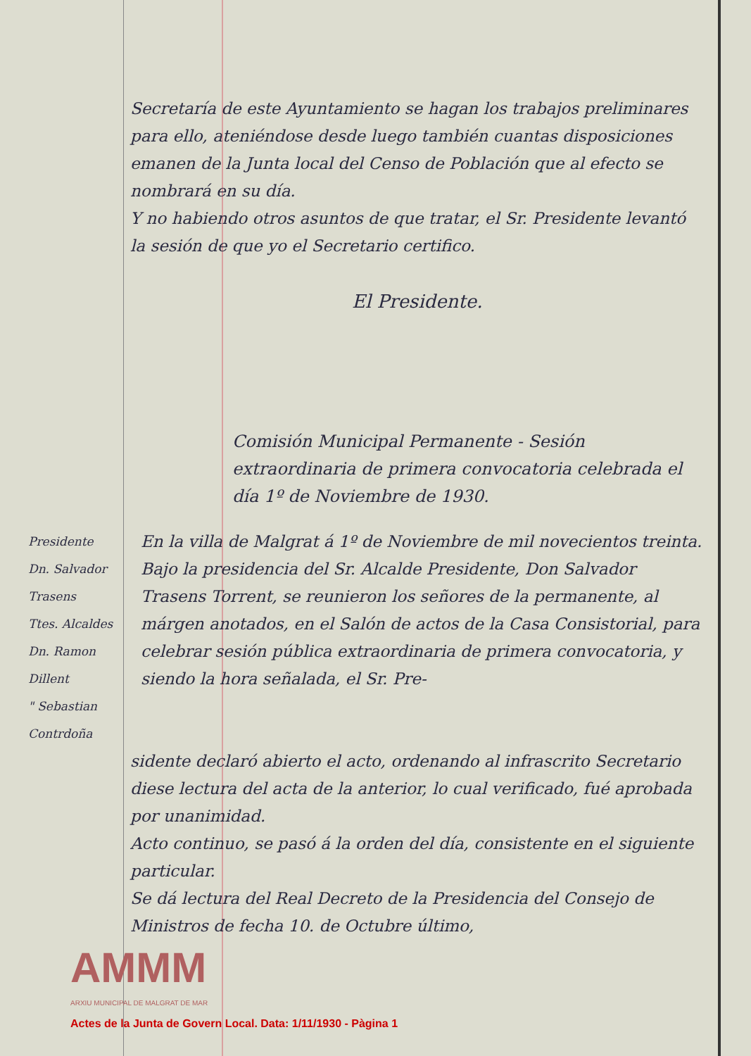Secretaría de este Ayuntamiento se hagan los trabajos preliminares para ello, ateniéndose desde luego también cuantas disposiciones emanen de la Junta local del Censo de Población que al efecto se nombrará en su día.
Y no habiendo otros asuntos de que tratar, el Sr. Presidente levantó la sesión de que yo el Secretario certifico.
El Presidente.
Comisión Municipal Permanente - Sesión extraordinaria de primera convocatoria celebrada el día 1º de Noviembre de 1930.
Presidente
Dn. Salvador Trasens
Ttes. Alcaldes
Dn. Ramon Dillent
" Sebastian Contrdoña
En la villa de Malgrat á 1º de Noviembre de mil novecientos treinta.
Bajo la presidencia del Sr. Alcalde Presidente, Don Salvador Trasens Torrent, se reunieron los señores de la permanente, al márgen anotados, en el Salón de actos de la Casa Consistorial, para celebrar sesión pública extraordinaria de primera convocatoria, y siendo la hora señalada, el Sr. Pre-
sidente declaró abierto el acto, ordenando al infrascrito Secretario diese lectura del acta de la anterior, lo cual verificado, fué aprobada por unanimidad.
Acto continuo, se pasó á la orden del día, consistente en el siguiente particular.
Se dá lectura del Real Decreto de la Presidencia del Consejo de Ministros de fecha 10. de Octubre último,
AMMM
ARXIU MUNICIPAL DE MALGRAT DE MAR
Actes de la Junta de Govern Local. Data: 1/11/1930 - Pàgina 1